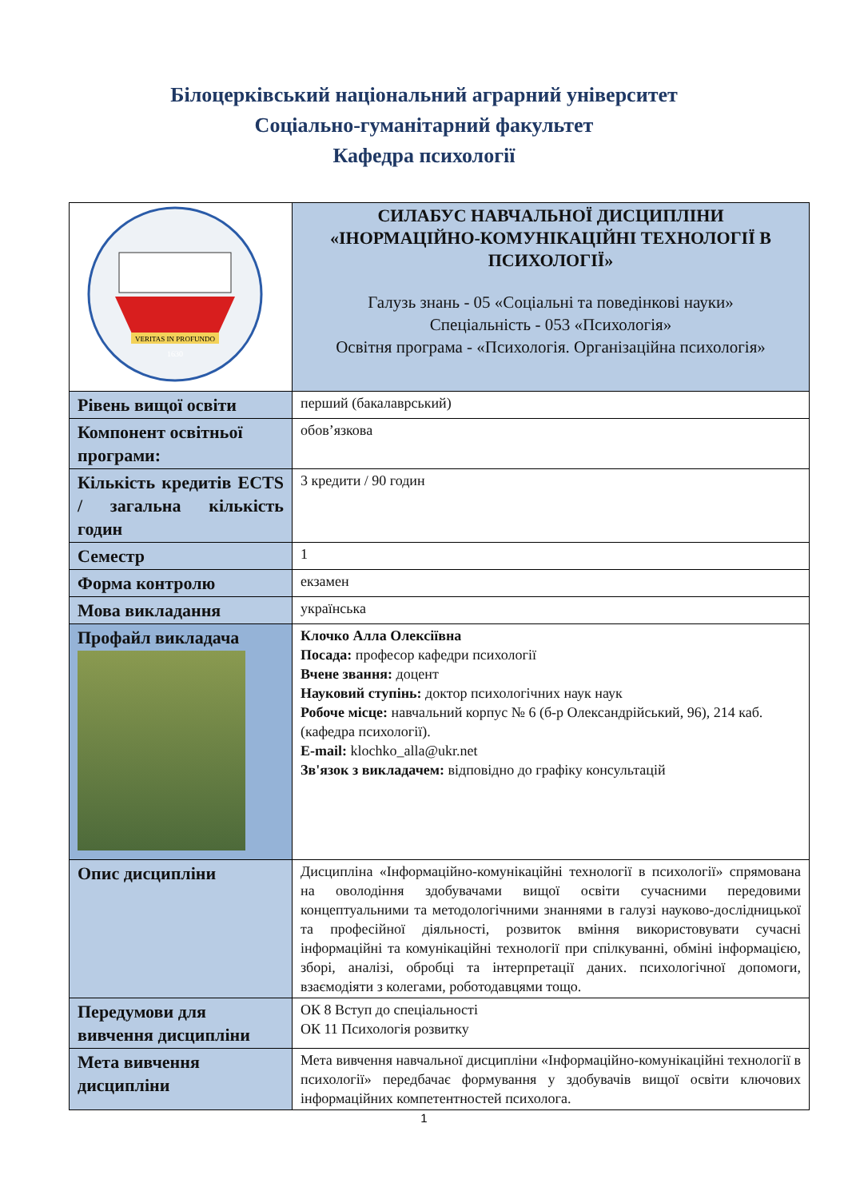Білоцерківський національний аграрний університет
Соціально-гуманітарний факультет
Кафедра психології
| VERITAS IN PROFUNDO 1630 | СИЛАБУС НАВЧАЛЬНОЇ ДИСЦИПЛІНИ «ІНОРМАЦІЙНО-КОМУНІКАЦІЙНІ ТЕХНОЛОГІЇ В ПСИХОЛОГІЇ» Галузь знань - 05 «Соціальні та поведінкові науки» Спеціальність - 053 «Психологія» Освітня програма - «Психологія. Організаційна психологія» |
| Рівень вищої освіти | перший (бакалаврський) |
| Компонент освітньої програми: | обов’язкова |
| Кількість кредитів ECTS / загальна кількість годин | 3 кредити / 90 годин |
| Семестр | 1 |
| Форма контролю | екзамен |
| Мова викладання | українська |
| Профайл викладача | Клочко Алла Олексіївна Посада: професор кафедри психології Вчене звання: доцент Науковий ступінь: доктор психологічних наук наук Робоче місце: навчальний корпус № 6 (б-р Олександрійський, 96), 214 каб. (кафедра психології). E-mail: klochko_alla@ukr.net Зв'язок з викладачем: відповідно до графіку консультацій |
| Опис дисципліни | Дисципліна «Інформаційно-комунікаційні технології в психології» спрямована на оволодіння здобувачами вищої освіти сучасними передовими концептуальними та методологічними знаннями в галузі науково-дослідницької та професійної діяльності, розвиток вміння використовувати сучасні інформаційні та комунікаційні технології при спілкуванні, обміні інформацією, зборі, аналізі, обробці та інтерпретації даних. психологічної допомоги, взаємодіяти з колегами, роботодавцями тощо. |
| Передумови для вивчення дисципліни | ОК 8 Вступ до спеціальності ОК 11 Психологія розвитку |
| Мета вивчення дисципліни | Мета вивчення навчальної дисципліни «Інформаційно-комунікаційні технології в психології» передбачає формування у здобувачів вищої освіти ключових інформаційних компетентностей психолога. |
1